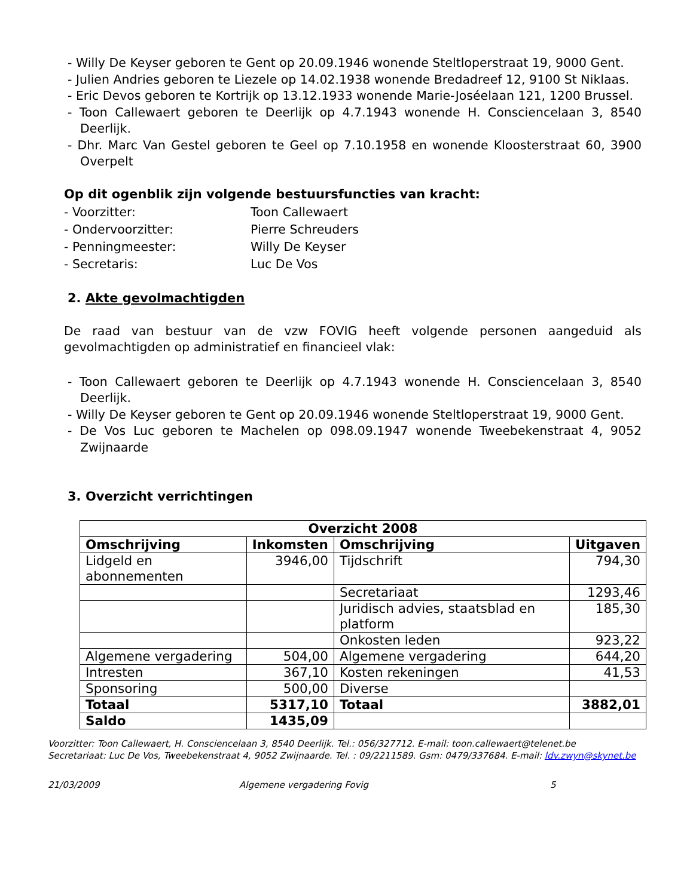- Willy De Keyser geboren te Gent op 20.09.1946 wonende Steltloperstraat 19, 9000 Gent.
- Julien Andries geboren te Liezele op 14.02.1938 wonende Bredadreef 12, 9100 St Niklaas.
- Eric Devos geboren te Kortrijk op 13.12.1933 wonende Marie-Joséelaan 121, 1200 Brussel.
- Toon Callewaert geboren te Deerlijk op 4.7.1943 wonende H. Consciencelaan 3, 8540 Deerlijk.
- Dhr. Marc Van Gestel geboren te Geel op 7.10.1958 en wonende Kloosterstraat 60, 3900 Overpelt
Op dit ogenblik zijn volgende bestuursfuncties van kracht:
- Voorzitter: Toon Callewaert
- Ondervoorzitter: Pierre Schreuders
- Penningmeester: Willy De Keyser
- Secretaris: Luc De Vos
2. Akte gevolmachtigden
De raad van bestuur van de vzw FOVIG heeft volgende personen aangeduid als gevolmachtigden op administratief en financieel vlak:
- Toon Callewaert geboren te Deerlijk op 4.7.1943 wonende H. Consciencelaan 3, 8540 Deerlijk.
- Willy De Keyser geboren te Gent op 20.09.1946 wonende Steltloperstraat 19, 9000 Gent.
- De Vos Luc geboren te Machelen op 098.09.1947 wonende Tweebekenstraat 4, 9052 Zwijnaarde
3. Overzicht verrichtingen
| Overzicht 2008 | | | |
| --- | --- | --- | --- |
| Omschrijving | Inkomsten | Omschrijving | Uitgaven |
| Lidgeld en abonnementen | 3946,00 | Tijdschrift | 794,30 |
| | | Secretariaat | 1293,46 |
| | | Juridisch advies, staatsblad en platform | 185,30 |
| | | Onkosten leden | 923,22 |
| Algemene vergadering | 504,00 | Algemene vergadering | 644,20 |
| Intresten | 367,10 | Kosten rekeningen | 41,53 |
| Sponsoring | 500,00 | Diverse | |
| Totaal | 5317,10 | Totaal | 3882,01 |
| Saldo | 1435,09 | | |
Voorzitter: Toon Callewaert, H. Consciencelaan 3, 8540 Deerlijk. Tel.: 056/327712. E-mail: toon.callewaert@telenet.be
Secretariaat: Luc De Vos, Tweebekenstraat 4, 9052 Zwijnaarde. Tel. : 09/2211589. Gsm: 0479/337684. E-mail: ldv.zwyn@skynet.be
21/03/2009 Algemene vergadering Fovig 5